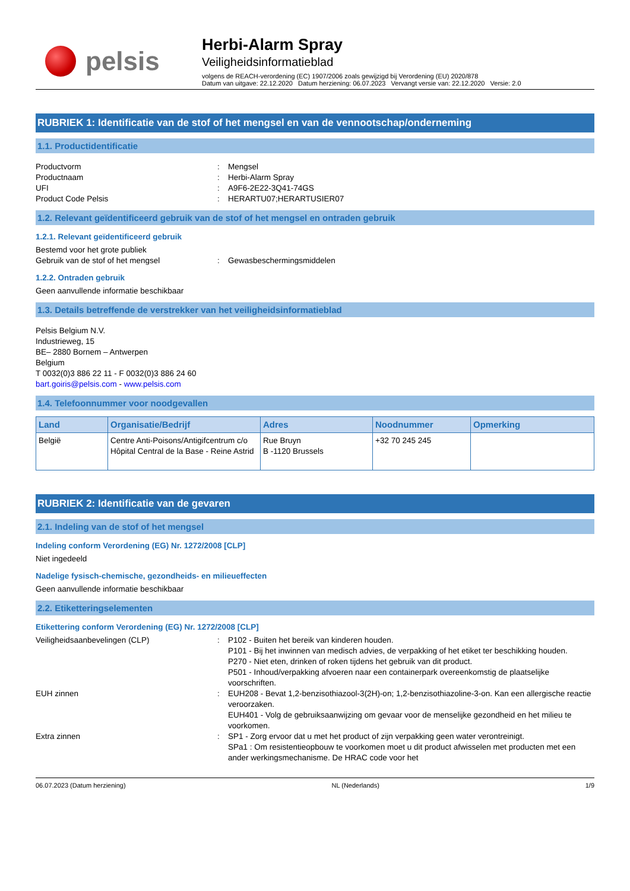pelsis
Herbi-Alarm Spray
Veiligheidsinformatieblad
volgens de REACH-verordening (EC) 1907/2006 zoals gewijzigd bij Verordening (EU) 2020/878
Datum van uitgave: 22.12.2020 Datum herziening: 06.07.2023 Vervangt versie van: 22.12.2020 Versie: 2.0
RUBRIEK 1: Identificatie van de stof of het mengsel en van de vennootschap/onderneming
1.1. Productidentificatie
Productvorm : Mengsel
Productnaam : Herbi-Alarm Spray
UFI : A9F6-2E22-3Q41-74GS
Product Code Pelsis : HERARTU07;HERARTUSIER07
1.2. Relevant geïdentificeerd gebruik van de stof of het mengsel en ontraden gebruik
1.2.1. Relevant geïdentificeerd gebruik
Bestemd voor het grote publiek
Gebruik van de stof of het mengsel : Gewasbeschermingsmiddelen
1.2.2. Ontraden gebruik
Geen aanvullende informatie beschikbaar
1.3. Details betreffende de verstrekker van het veiligheidsinformatieblad
Pelsis Belgium N.V.
Industrieweg, 15
BE– 2880 Bornem – Antwerpen
Belgium
T 0032(0)3 886 22 11 - F 0032(0)3 886 24 60
bart.goiris@pelsis.com - www.pelsis.com
1.4. Telefoonnummer voor noodgevallen
| Land | Organisatie/Bedrijf | Adres | Noodnummer | Opmerking |
| --- | --- | --- | --- | --- |
| België | Centre Anti-Poisons/Antigifcentrum c/o Hôpital Central de la Base - Reine Astrid | Rue Bruyn B -1120 Brussels | +32 70 245 245 | |
RUBRIEK 2: Identificatie van de gevaren
2.1. Indeling van de stof of het mengsel
Indeling conform Verordening (EG) Nr. 1272/2008 [CLP]
Niet ingedeeld
Nadelige fysisch-chemische, gezondheids- en milieueffecten
Geen aanvullende informatie beschikbaar
2.2. Etiketteringselementen
Etikettering conform Verordening (EG) Nr. 1272/2008 [CLP]
Veiligheidsaanbevelingen (CLP) : P102 - Buiten het bereik van kinderen houden.
P101 - Bij het inwinnen van medisch advies, de verpakking of het etiket ter beschikking houden.
P270 - Niet eten, drinken of roken tijdens het gebruik van dit product.
P501 - Inhoud/verpakking afvoeren naar een containerpark overeenkomstig de plaatselijke voorschriften.
EUH zinnen : EUH208 - Bevat 1,2-benzisothiazool-3(2H)-on; 1,2-benzisothiazoline-3-on. Kan een allergische reactie veroorzaken.
EUH401 - Volg de gebruiksaanwijzing om gevaar voor de menselijke gezondheid en het milieu te voorkomen.
Extra zinnen : SP1 - Zorg ervoor dat u met het product of zijn verpakking geen water verontreinigt.
SPa1 : Om resistentieopbouw te voorkomen moet u dit product afwisselen met producten met een ander werkingsmechanisme. De HRAC code voor het
06.07.2023 (Datum herziening) NL (Nederlands) 1/9